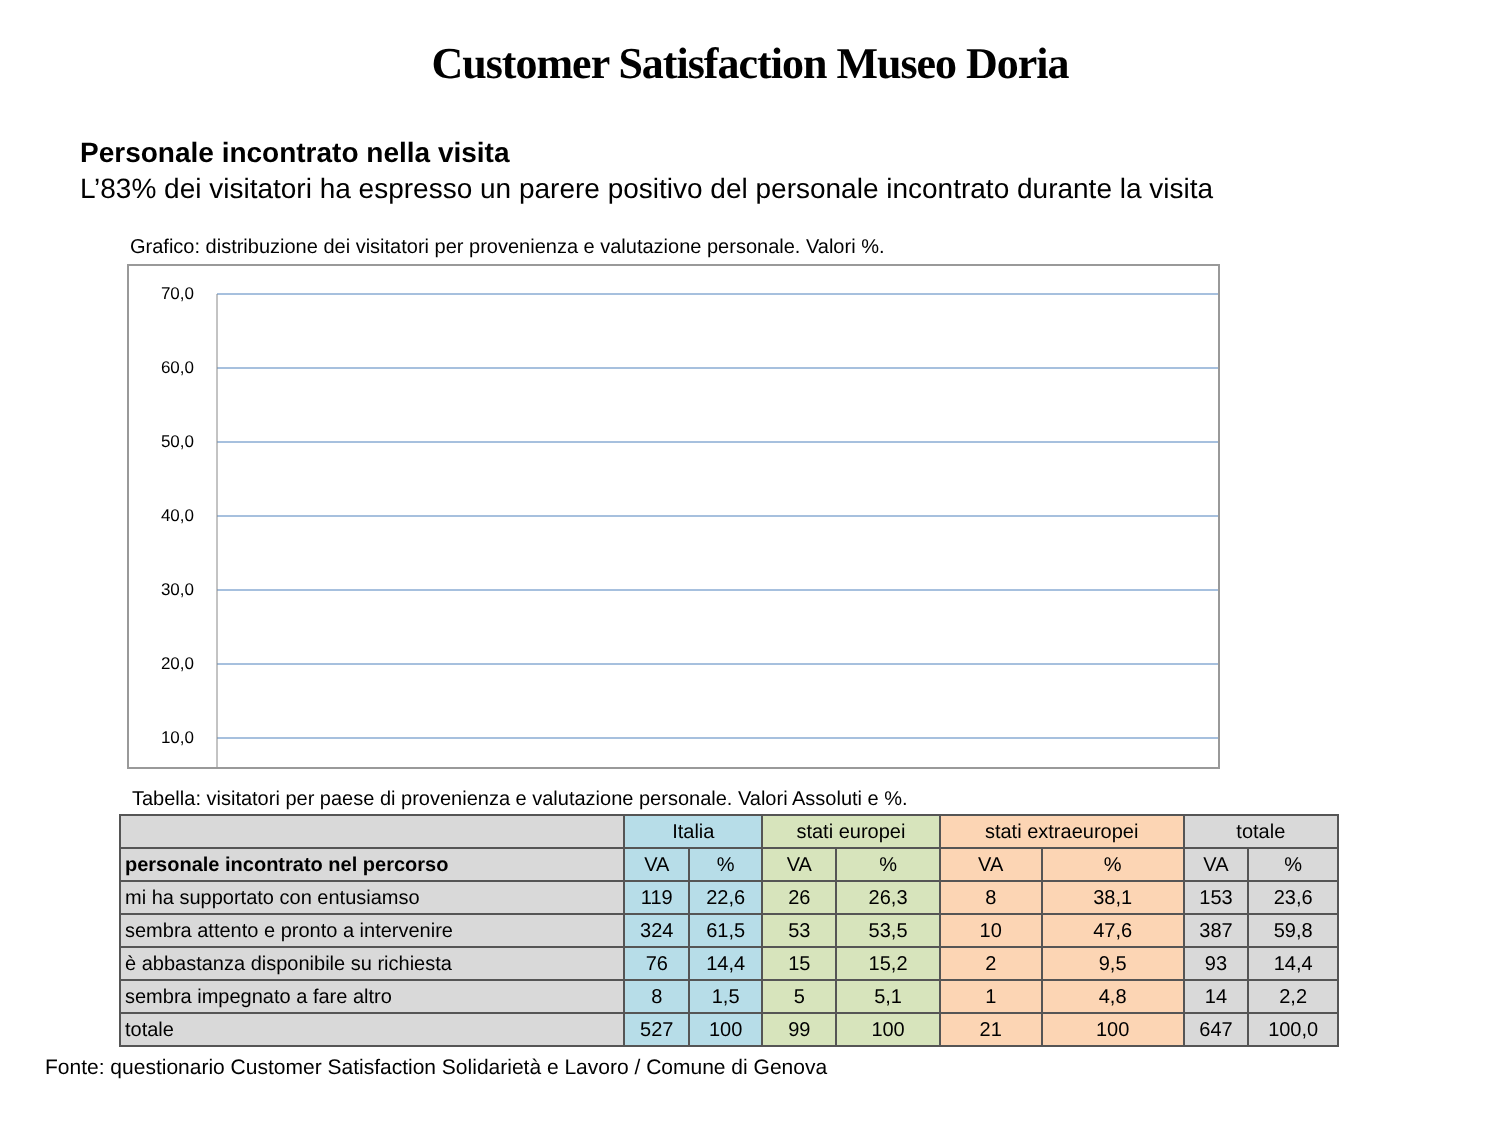Customer Satisfaction Museo Doria
Personale incontrato nella visita
L’83% dei visitatori ha espresso un parere positivo del personale incontrato durante la visita
Grafico: distribuzione dei visitatori per provenienza e valutazione personale. Valori %.
70,0
60,0
50,0
40,0
30,0
20,0
10,0
Tabella: visitatori per paese di provenienza e valutazione personale. Valori Assoluti e %.
| | Italia | | stati europei | | stati extraeuropei | | totale | |
| --- | --- | --- | --- | --- | --- | --- | --- | --- |
| personale incontrato nel percorso | VA | % | VA | % | VA | % | VA | % |
| mi ha supportato con entusiamso | 119 | 22,6 | 26 | 26,3 | 8 | 38,1 | 153 | 23,6 |
| sembra attento e pronto a intervenire | 324 | 61,5 | 53 | 53,5 | 10 | 47,6 | 387 | 59,8 |
| è abbastanza disponibile su richiesta | 76 | 14,4 | 15 | 15,2 | 2 | 9,5 | 93 | 14,4 |
| sembra impegnato a fare altro | 8 | 1,5 | 5 | 5,1 | 1 | 4,8 | 14 | 2,2 |
| totale | 527 | 100 | 99 | 100 | 21 | 100 | 647 | 100,0 |
Fonte: questionario Customer Satisfaction Solidarietà e Lavoro / Comune di Genova